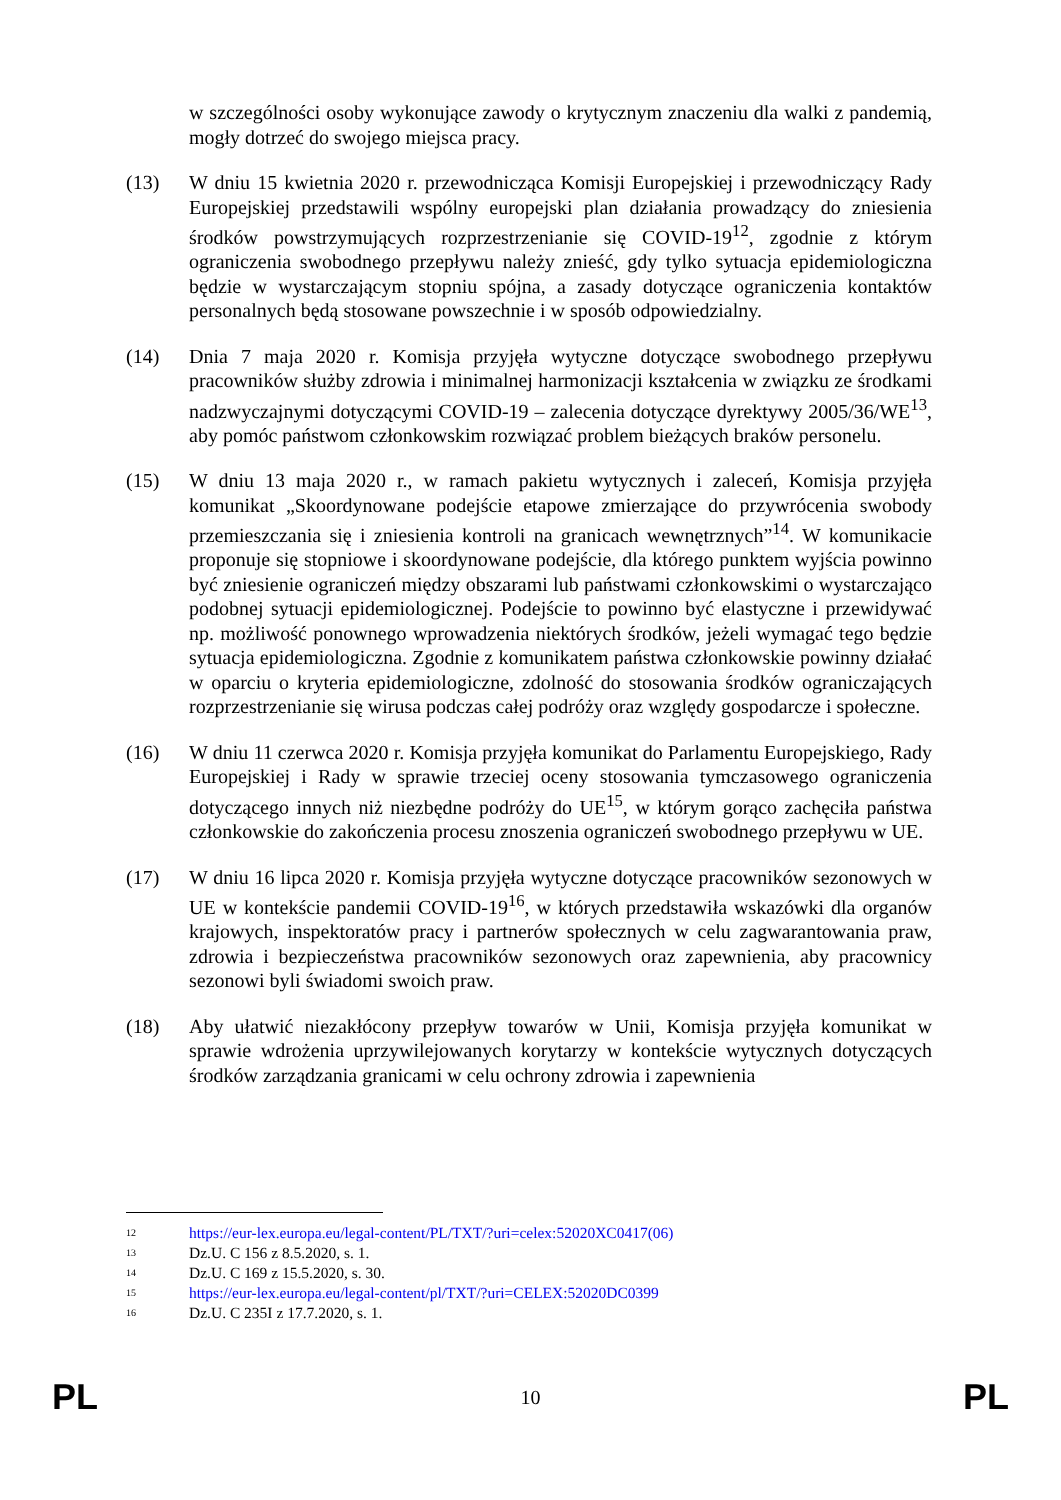w szczególności osoby wykonujące zawody o krytycznym znaczeniu dla walki z pandemią, mogły dotrzeć do swojego miejsca pracy.
(13) W dniu 15 kwietnia 2020 r. przewodnicząca Komisji Europejskiej i przewodniczący Rady Europejskiej przedstawili wspólny europejski plan działania prowadzący do zniesienia środków powstrzymujących rozprzestrzenianie się COVID-19<sup>12</sup>, zgodnie z którym ograniczenia swobodnego przepływu należy znieść, gdy tylko sytuacja epidemiologiczna będzie w wystarczającym stopniu spójna, a zasady dotyczące ograniczenia kontaktów personalnych będą stosowane powszechnie i w sposób odpowiedzialny.
(14) Dnia 7 maja 2020 r. Komisja przyjęła wytyczne dotyczące swobodnego przepływu pracowników służby zdrowia i minimalnej harmonizacji kształcenia w związku ze środkami nadzwyczajnymi dotyczącymi COVID-19 – zalecenia dotyczące dyrektywy 2005/36/WE<sup>13</sup>, aby pomóc państwom członkowskim rozwiązać problem bieżących braków personelu.
(15) W dniu 13 maja 2020 r., w ramach pakietu wytycznych i zaleceń, Komisja przyjęła komunikat „Skoordynowane podejście etapowe zmierzające do przywrócenia swobody przemieszczania się i zniesienia kontroli na granicach wewnętrznych”<sup>14</sup>. W komunikacie proponuje się stopniowe i skoordynowane podejście, dla którego punktem wyjścia powinno być zniesienie ograniczeń między obszarami lub państwami członkowskimi o wystarczająco podobnej sytuacji epidemiologicznej. Podejście to powinno być elastyczne i przewidywać np. możliwość ponownego wprowadzenia niektórych środków, jeżeli wymagać tego będzie sytuacja epidemiologiczna. Zgodnie z komunikatem państwa członkowskie powinny działać w oparciu o kryteria epidemiologiczne, zdolność do stosowania środków ograniczających rozprzestrzenianie się wirusa podczas całej podróży oraz względy gospodarcze i społeczne.
(16) W dniu 11 czerwca 2020 r. Komisja przyjęła komunikat do Parlamentu Europejskiego, Rady Europejskiej i Rady w sprawie trzeciej oceny stosowania tymczasowego ograniczenia dotyczącego innych niż niezbędne podróży do UE<sup>15</sup>, w którym gorąco zachęciła państwa członkowskie do zakończenia procesu znoszenia ograniczeń swobodnego przepływu w UE.
(17) W dniu 16 lipca 2020 r. Komisja przyjęła wytyczne dotyczące pracowników sezonowych w UE w kontekście pandemii COVID-19<sup>16</sup>, w których przedstawiła wskazówki dla organów krajowych, inspektoratów pracy i partnerów społecznych w celu zagwarantowania praw, zdrowia i bezpieczeństwa pracowników sezonowych oraz zapewnienia, aby pracownicy sezonowi byli świadomi swoich praw.
(18) Aby ułatwić niezakłócony przepływ towarów w Unii, Komisja przyjęła komunikat w sprawie wdrożenia uprzywilejowanych korytarzy w kontekście wytycznych dotyczących środków zarządzania granicami w celu ochrony zdrowia i zapewnienia
<sup>12</sup> https://eur-lex.europa.eu/legal-content/PL/TXT/?uri=celex:52020XC0417(06)
<sup>13</sup> Dz.U. C 156 z 8.5.2020, s. 1.
<sup>14</sup> Dz.U. C 169 z 15.5.2020, s. 30.
<sup>15</sup> https://eur-lex.europa.eu/legal-content/pl/TXT/?uri=CELEX:52020DC0399
<sup>16</sup> Dz.U. C 235I z 17.7.2020, s. 1.
PL 10 PL